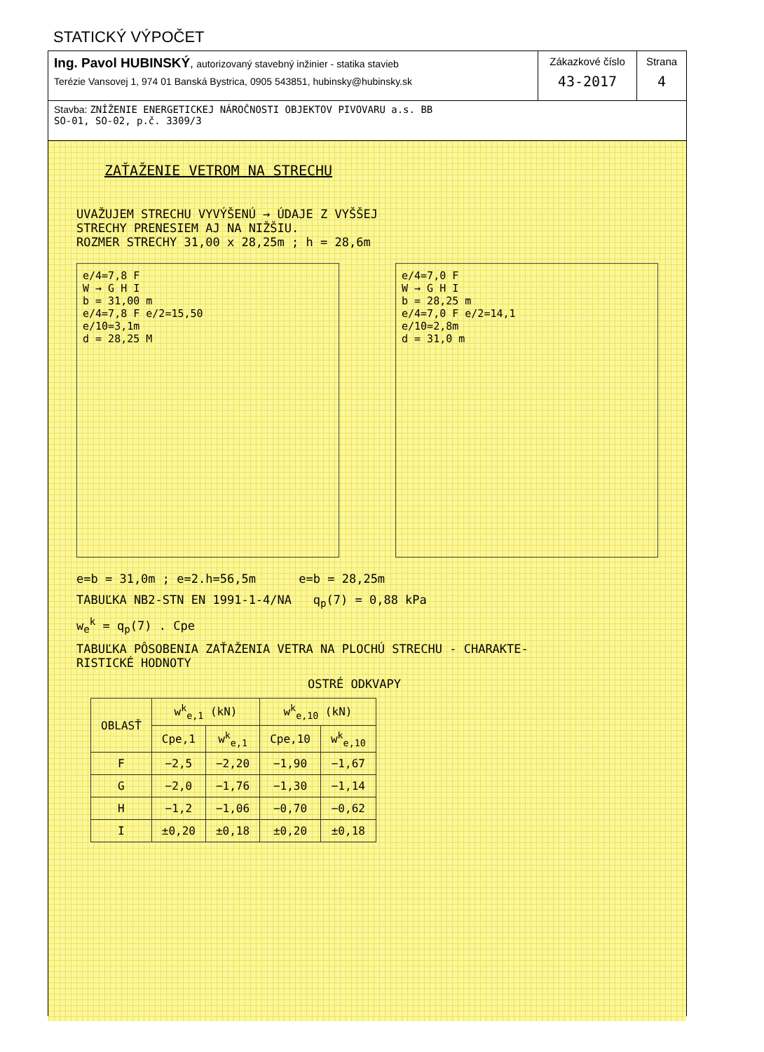STATICKÝ VÝPOČET
Ing. Pavol HUBINSKÝ, autorizovaný stavebný inžinier - statika stavieb
Terézie Vansovej 1, 974 01 Banská Bystrica, 0905 543851, hubinsky@hubinsky.sk
Zákazkové číslo
43-2017
Strana
4
Stavba: ZNÍŽENIE ENERGETICKEJ NÁROČNOSTI OBJEKTOV PIVOVARU a.s. BB
SO-01, SO-02, p.č. 3309/3
ZAŤAŽENIE VETROM NA STRECHU
UVAŽUJEM STRECHU VYVÝŠENÚ → ÚDAJE Z VYŠŠEJ
STRECHY PRENESIEM AJ NA NIŽŠIU.
ROZMER STRECHY 31,00 x 28,25m ; h = 28,6m
e/4=7,8 F
W → G H I
b = 31,00 m
e/4=7,8 F e/2=15,50
e/10=3,1m
d = 28,25 M
e/4=7,0 F
W → G H I
b = 28,25 m
e/4=7,0 F e/2=14,1
e/10=2,8m
d = 31,0 m
e=b = 31,0m ; e=2.h=56,5m e=b = 28,25m
TABUĽKA NB2-STN EN 1991-1-4/NA q<sub>p</sub>(7) = 0,88 kPa
w<sub>e</sub><sup>k</sup> = q<sub>p</sub>(7) . Cpe
TABUĽKA PÔSOBENIA ZAŤAŽENIA VETRA NA PLOCHÚ STRECHU - CHARAKTE-
RISTICKÉ HODNOTY
OSTRÉ ODKVAPY
| OBLASŤ | w<sup>k</sup><sub>e,1</sub> (kN) | | w<sup>k</sup><sub>e,10</sub> (kN) | |
| --- | --- | --- | --- | --- |
| | Cpe,1 | w<sup>k</sup><sub>e,1</sub> | Cpe,10 | w<sup>k</sup><sub>e,10</sub> |
| F | −2,5 | −2,20 | −1,90 | −1,67 |
| G | −2,0 | −1,76 | −1,30 | −1,14 |
| H | −1,2 | −1,06 | −0,70 | −0,62 |
| I | ±0,20 | ±0,18 | ±0,20 | ±0,18 |